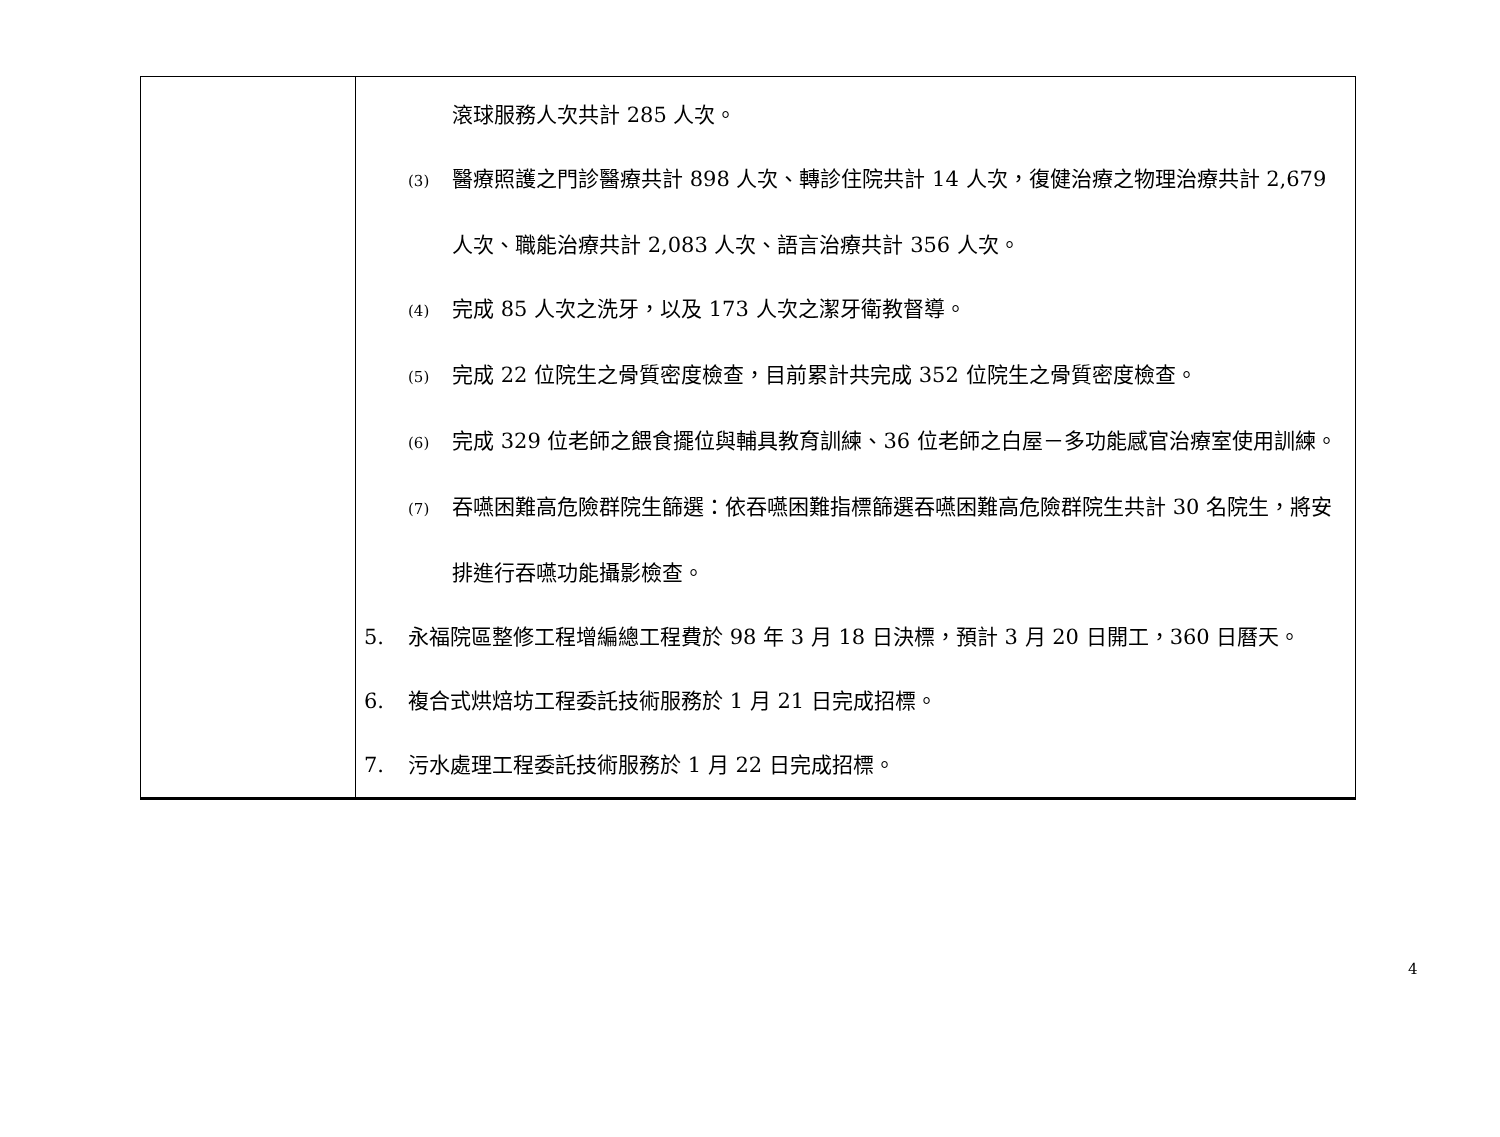| | 滾球服務人次共計 285 人次。 (3) 醫療照護之門診醫療共計 898 人次、轉診住院共計 14 人次，復健治療之物理治療共計 2,679 人次、職能治療共計 2,083 人次、語言治療共計 356 人次。 (4) 完成 85 人次之洗牙，以及 173 人次之潔牙衛教督導。 (5) 完成 22 位院生之骨質密度檢查，目前累計共完成 352 位院生之骨質密度檢查。 (6) 完成 329 位老師之餵食擺位與輔具教育訓練、36 位老師之白屋－多功能感官治療室使用訓練。 (7) 吞嚥困難高危險群院生篩選：依吞嚥困難指標篩選吞嚥困難高危險群院生共計 30 名院生，將安排進行吞嚥功能攝影檢查。 5. 永福院區整修工程增編總工程費於 98 年 3 月 18 日決標，預計 3 月 20 日開工，360 日曆天。 6. 複合式烘焙坊工程委託技術服務於 1 月 21 日完成招標。 7. 污水處理工程委託技術服務於 1 月 22 日完成招標。 |
4